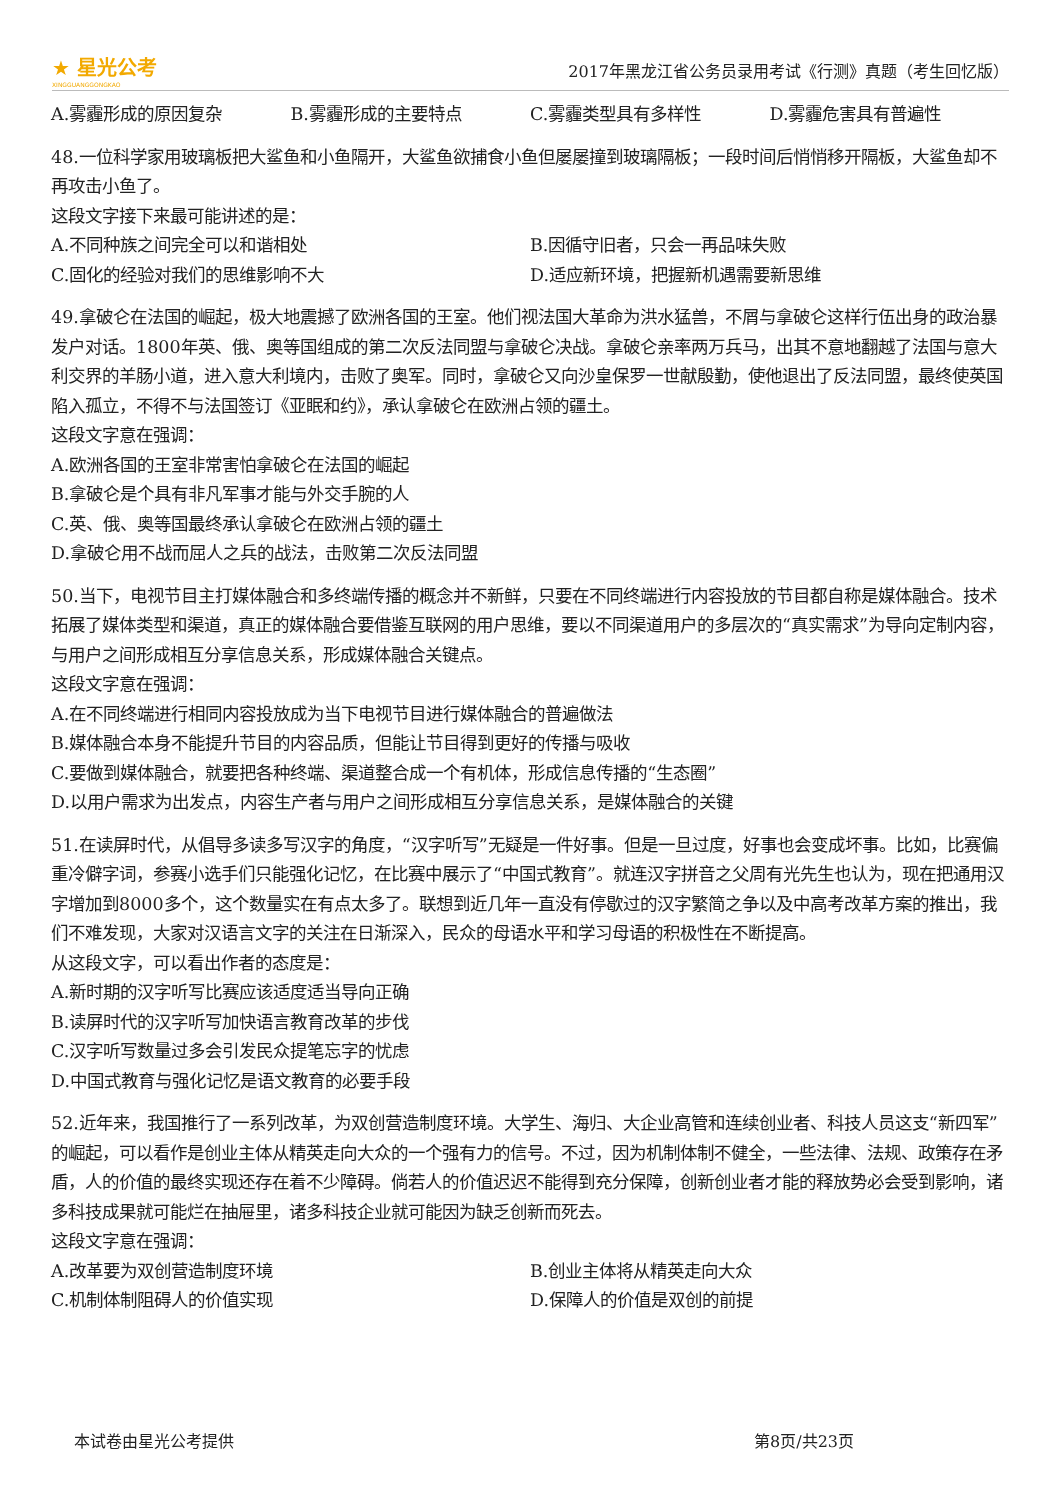★ 星光公考
XINGGUANGGONGKAO
2017年黑龙江省公务员录用考试《行测》真题（考生回忆版）
A.雾霾形成的原因复杂 B.雾霾形成的主要特点 C.雾霾类型具有多样性 D.雾霾危害具有普遍性
48.一位科学家用玻璃板把大鲨鱼和小鱼隔开，大鲨鱼欲捕食小鱼但屡屡撞到玻璃隔板；一段时间后悄悄移开隔板，大鲨鱼却不再攻击小鱼了。
这段文字接下来最可能讲述的是：
A.不同种族之间完全可以和谐相处 B.因循守旧者，只会一再品味失败
C.固化的经验对我们的思维影响不大 D.适应新环境，把握新机遇需要新思维
49.拿破仑在法国的崛起，极大地震撼了欧洲各国的王室。他们视法国大革命为洪水猛兽，不屑与拿破仑这样行伍出身的政治暴发户对话。1800年英、俄、奥等国组成的第二次反法同盟与拿破仑决战。拿破仑亲率两万兵马，出其不意地翻越了法国与意大利交界的羊肠小道，进入意大利境内，击败了奥军。同时，拿破仑又向沙皇保罗一世献殷勤，使他退出了反法同盟，最终使英国陷入孤立，不得不与法国签订《亚眠和约》，承认拿破仑在欧洲占领的疆土。
这段文字意在强调：
A.欧洲各国的王室非常害怕拿破仑在法国的崛起
B.拿破仑是个具有非凡军事才能与外交手腕的人
C.英、俄、奥等国最终承认拿破仑在欧洲占领的疆土
D.拿破仑用不战而屈人之兵的战法，击败第二次反法同盟
50.当下，电视节目主打媒体融合和多终端传播的概念并不新鲜，只要在不同终端进行内容投放的节目都自称是媒体融合。技术拓展了媒体类型和渠道，真正的媒体融合要借鉴互联网的用户思维，要以不同渠道用户的多层次的“真实需求”为导向定制内容，与用户之间形成相互分享信息关系，形成媒体融合关键点。
这段文字意在强调：
A.在不同终端进行相同内容投放成为当下电视节目进行媒体融合的普遍做法
B.媒体融合本身不能提升节目的内容品质，但能让节目得到更好的传播与吸收
C.要做到媒体融合，就要把各种终端、渠道整合成一个有机体，形成信息传播的“生态圈”
D.以用户需求为出发点，内容生产者与用户之间形成相互分享信息关系，是媒体融合的关键
51.在读屏时代，从倡导多读多写汉字的角度，“汉字听写”无疑是一件好事。但是一旦过度，好事也会变成坏事。比如，比赛偏重冷僻字词，参赛小选手们只能强化记忆，在比赛中展示了“中国式教育”。就连汉字拼音之父周有光先生也认为，现在把通用汉字增加到8000多个，这个数量实在有点太多了。联想到近几年一直没有停歇过的汉字繁简之争以及中高考改革方案的推出，我们不难发现，大家对汉语言文字的关注在日渐深入，民众的母语水平和学习母语的积极性在不断提高。
从这段文字，可以看出作者的态度是：
A.新时期的汉字听写比赛应该适度适当导向正确
B.读屏时代的汉字听写加快语言教育改革的步伐
C.汉字听写数量过多会引发民众提笔忘字的忧虑
D.中国式教育与强化记忆是语文教育的必要手段
52.近年来，我国推行了一系列改革，为双创营造制度环境。大学生、海归、大企业高管和连续创业者、科技人员这支“新四军”的崛起，可以看作是创业主体从精英走向大众的一个强有力的信号。不过，因为机制体制不健全，一些法律、法规、政策存在矛盾，人的价值的最终实现还存在着不少障碍。倘若人的价值迟迟不能得到充分保障，创新创业者才能的释放势必会受到影响，诸多科技成果就可能烂在抽屉里，诸多科技企业就可能因为缺乏创新而死去。
这段文字意在强调：
A.改革要为双创营造制度环境 B.创业主体将从精英走向大众
C.机制体制阻碍人的价值实现 D.保障人的价值是双创的前提
本试卷由星光公考提供 第8页/共23页